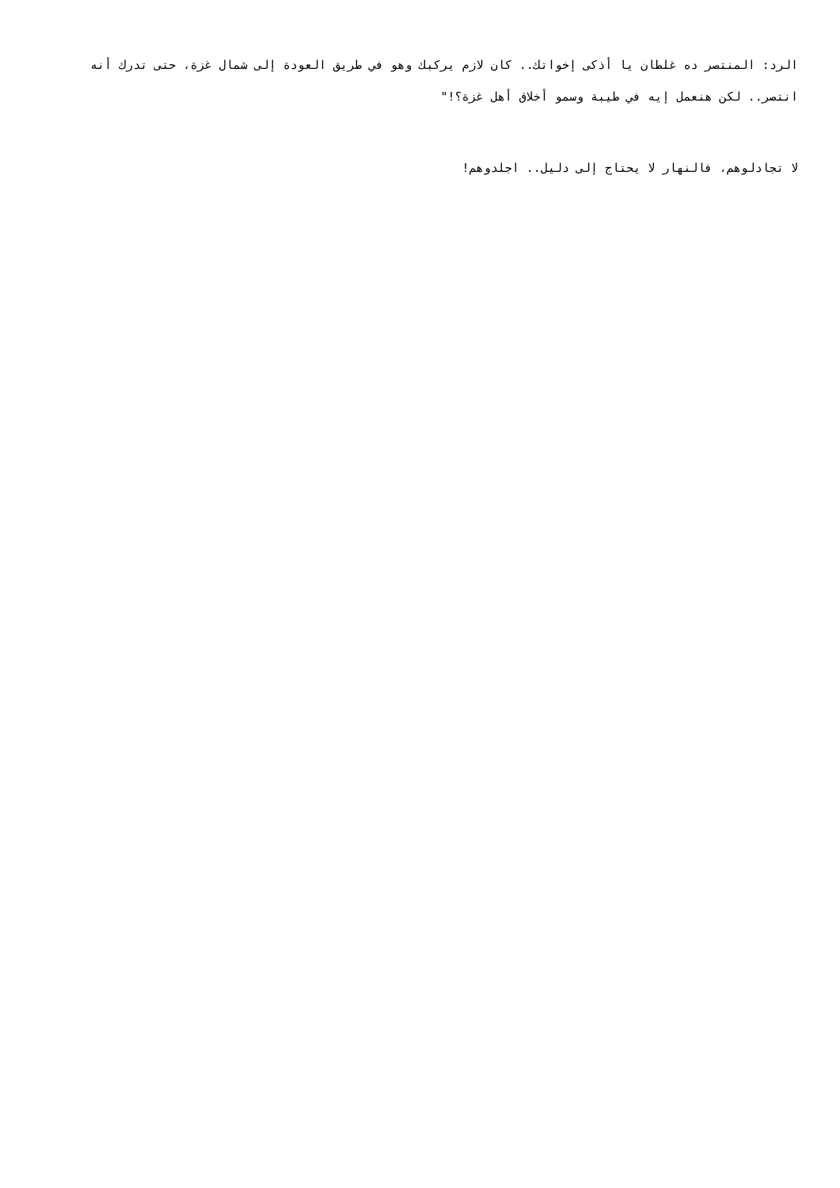الرد: المنتصر ده غلطان يا أذكى إخواتك.. كان لازم يركبك وهو في طريق العودة إلى شمال غزة، حتى تدرك أنه انتصر.. لكن هنعمل إيه في طيبة وسمو أخلاق أهل غزة؟!"
لا تجادلوهم، فالنهار لا يحتاج إلى دليل.. اجلدوهم!